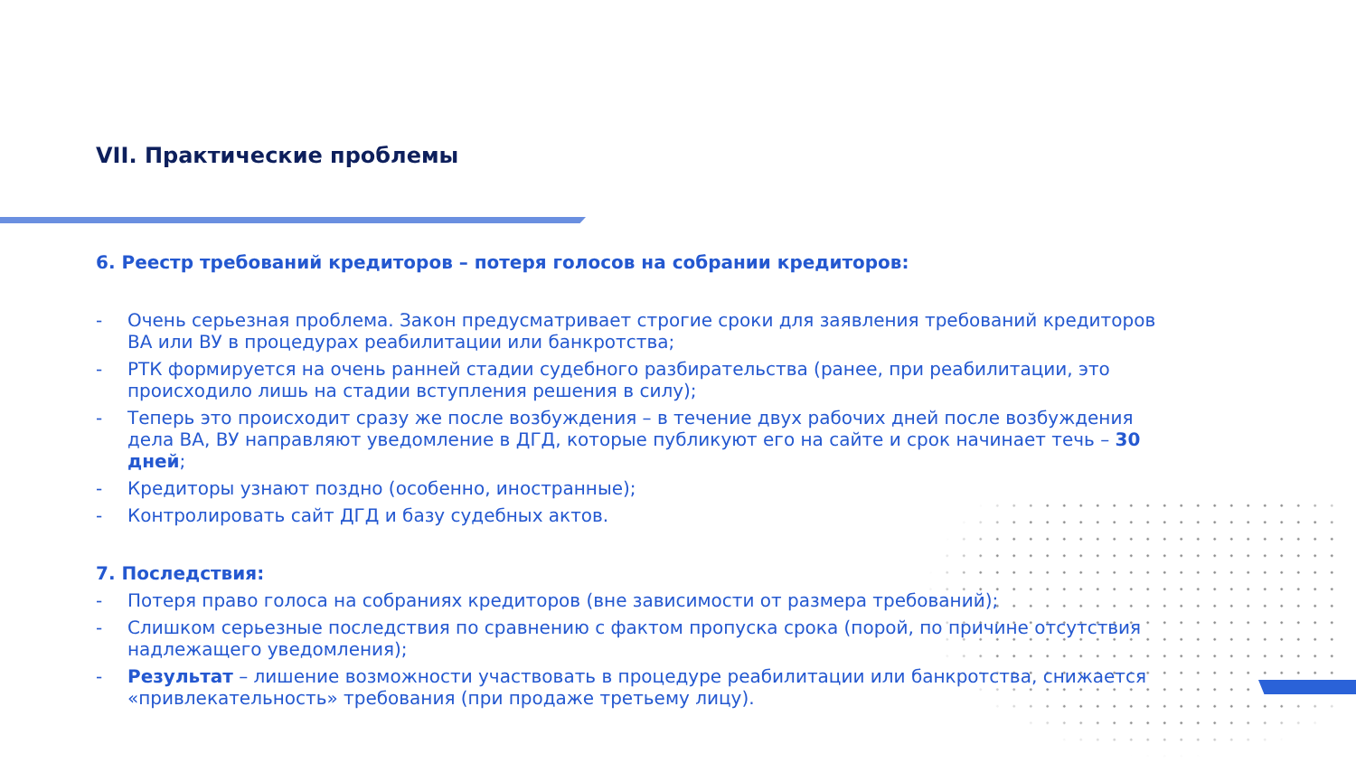VII. Практические проблемы
6. Реестр требований кредиторов – потеря голосов на собрании кредиторов:
- Очень серьезная проблема. Закон предусматривает строгие сроки для заявления требований кредиторов ВА или ВУ в процедурах реабилитации или банкротства;
- РТК формируется на очень ранней стадии судебного разбирательства (ранее, при реабилитации, это происходило лишь на стадии вступления решения в силу);
- Теперь это происходит сразу же после возбуждения – в течение двух рабочих дней после возбуждения дела ВА, ВУ направляют уведомление в ДГД, которые публикуют его на сайте и срок начинает течь – 30 дней;
- Кредиторы узнают поздно (особенно, иностранные);
- Контролировать сайт ДГД и базу судебных актов.
7. Последствия:
- Потеря право голоса на собраниях кредиторов (вне зависимости от размера требований);
- Слишком серьезные последствия по сравнению с фактом пропуска срока (порой, по причине отсутствия надлежащего уведомления);
- Результат – лишение возможности участвовать в процедуре реабилитации или банкротства, снижается «привлекательность» требования (при продаже третьему лицу).